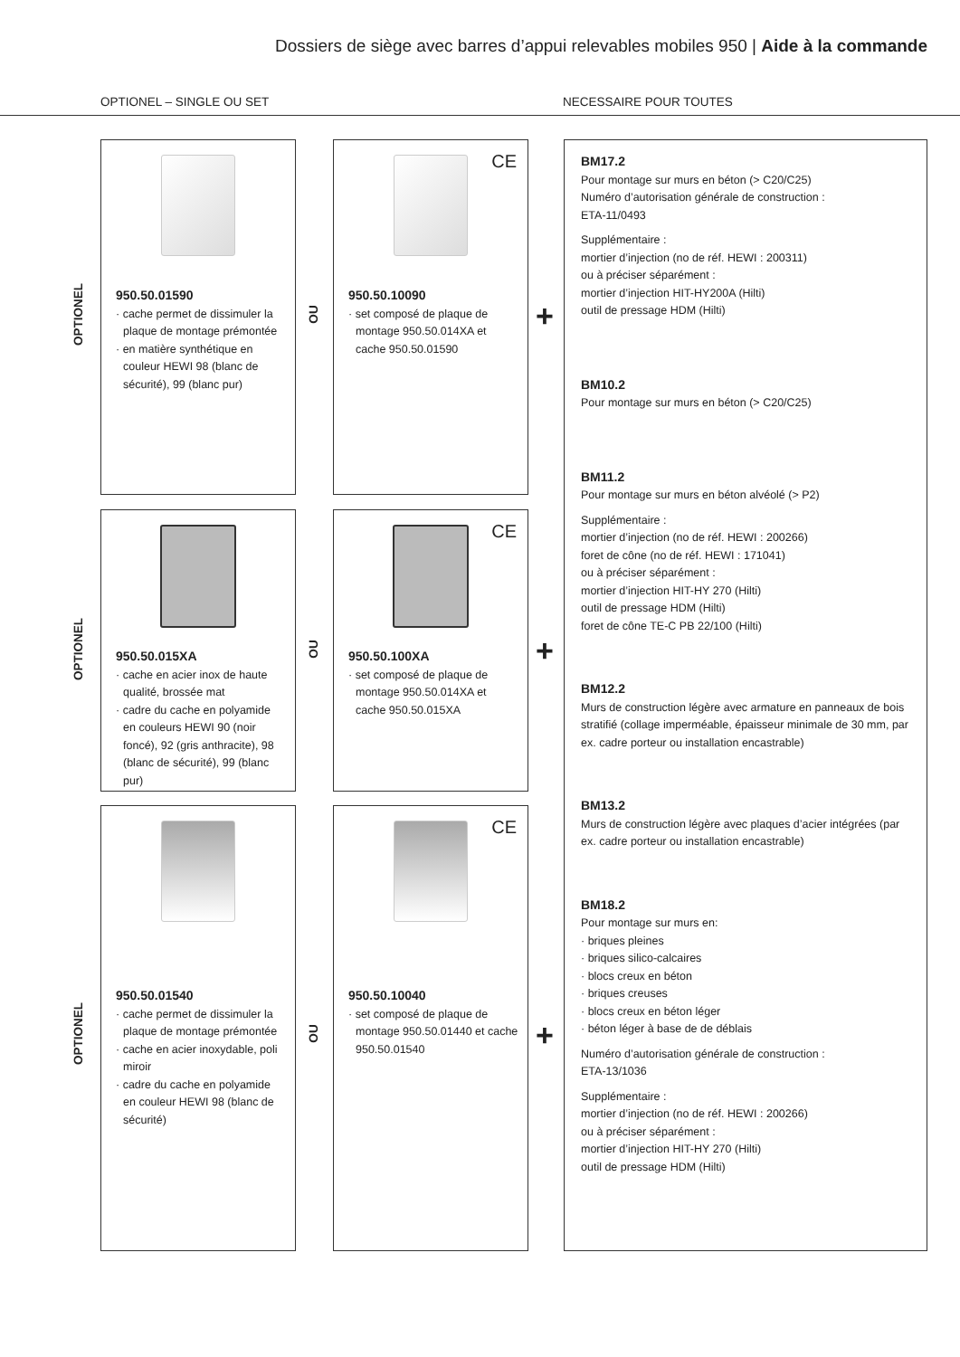Dossiers de siège avec barres d’appui relevables mobiles 950 | Aide à la commande
OPTIONEL – SINGLE OU SET NECESSAIRE POUR TOUTES
950.50.01590
· cache permet de dissimuler la plaque de montage prémontée
· en matière synthétique en couleur HEWI 98 (blanc de sécurité), 99 (blanc pur)
CE
950.50.10090
· set composé de plaque de montage 950.50.014XA et cache 950.50.01590
950.50.015XA
· cache en acier inox de haute qualité, brossée mat
· cadre du cache en polyamide en couleurs HEWI 90 (noir foncé), 92 (gris anthracite), 98 (blanc de sécurité), 99 (blanc pur)
CE
950.50.100XA
· set composé de plaque de montage 950.50.014XA et cache 950.50.015XA
950.50.01540
· cache permet de dissimuler la plaque de montage prémontée
· cache en acier inoxydable, poli miroir
· cadre du cache en polyamide en couleur HEWI 98 (blanc de sécurité)
CE
950.50.10040
· set composé de plaque de montage 950.50.01440 et cache 950.50.01540
OPTIONEL
OPTIONEL
OPTIONEL
OU
OU
OU
+
+
+
BM17.2
Pour montage sur murs en béton (> C20/C25)
Numéro d’autorisation générale de construction :
ETA-11/0493
Supplémentaire :
mortier d’injection (no de réf. HEWI : 200311)
ou à préciser séparément :
mortier d’injection HIT-HY200A (Hilti)
outil de pressage HDM (Hilti)
BM10.2
Pour montage sur murs en béton (> C20/C25)
BM11.2
Pour montage sur murs en béton alvéolé (> P2)
Supplémentaire :
mortier d’injection (no de réf. HEWI : 200266)
foret de cône (no de réf. HEWI : 171041)
ou à préciser séparément :
mortier d’injection HIT-HY 270 (Hilti)
outil de pressage HDM (Hilti)
foret de cône TE-C PB 22/100 (Hilti)
BM12.2
Murs de construction légère avec armature en panneaux de bois stratifié (collage imperméable, épaisseur minimale de 30 mm, par ex. cadre porteur ou installation encastrable)
BM13.2
Murs de construction légère avec plaques d’acier intégrées (par ex. cadre porteur ou installation encastrable)
BM18.2
Pour montage sur murs en:
· briques pleines
· briques silico-calcaires
· blocs creux en béton
· briques creuses
· blocs creux en béton léger
· béton léger à base de de déblais
Numéro d’autorisation générale de construction :
ETA-13/1036
Supplémentaire :
mortier d’injection (no de réf. HEWI : 200266)
ou à préciser séparément :
mortier d’injection HIT-HY 270 (Hilti)
outil de pressage HDM (Hilti)